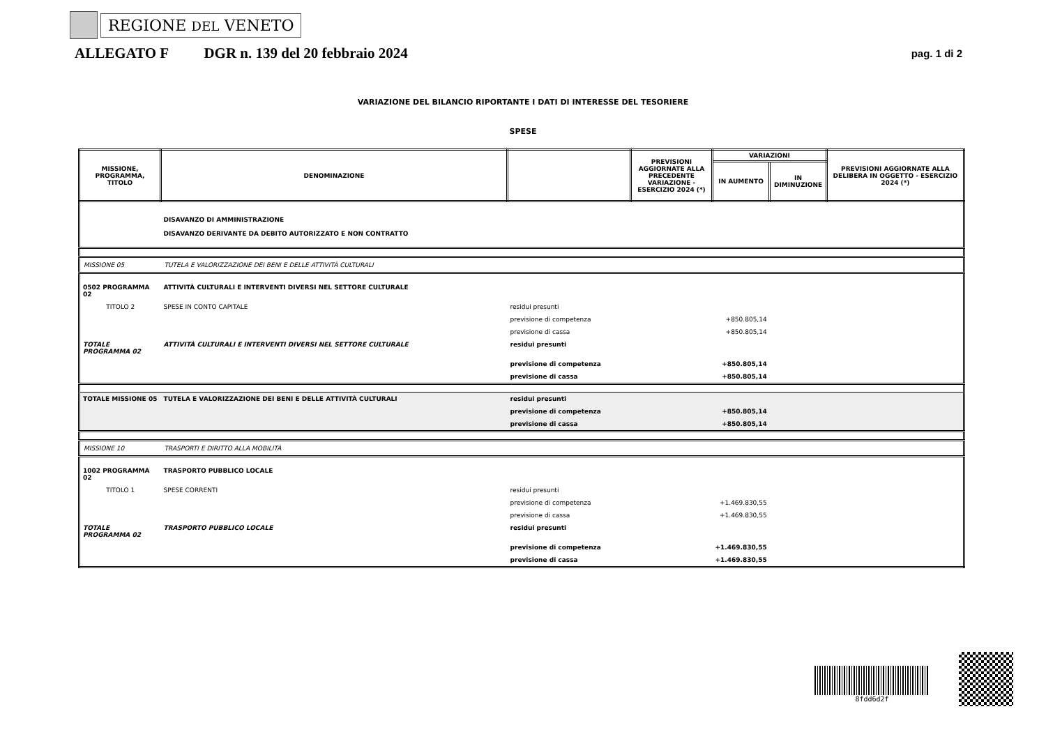REGIONE DEL VENETO
ALLEGATO F DGR n. 139 del 20 febbraio 2024 pag. 1 di 2
VARIAZIONE DEL BILANCIO RIPORTANTE I DATI DI INTERESSE DEL TESORIERE
SPESE
| MISSIONE, PROGRAMMA, TITOLO | DENOMINAZIONE | | PREVISIONI AGGIORNATE ALLA PRECEDENTE VARIAZIONE - ESERCIZIO 2024 (*) | VARIAZIONI | | PREVISIONI AGGIORNATE ALLA DELIBERA IN OGGETTO - ESERCIZIO 2024 (*) |
| --- | --- | --- | --- | --- | --- | --- |
| | | | | IN AUMENTO | IN DIMINUZIONE | |
| | DISAVANZO DI AMMINISTRAZIONE DISAVANZO DERIVANTE DA DEBITO AUTORIZZATO E NON CONTRATTO | | | | | |
| MISSIONE 05 | TUTELA E VALORIZZAZIONE DEI BENI E DELLE ATTIVITÀ CULTURALI | | | | | |
| 0502 PROGRAMMA 02 | ATTIVITÀ CULTURALI E INTERVENTI DIVERSI NEL SETTORE CULTURALE | | | | | |
| TITOLO 2 | SPESE IN CONTO CAPITALE | residui presunti | | | | |
| | | previsione di competenza | | +850.805,14 | | |
| | | previsione di cassa | | +850.805,14 | | |
| TOTALE PROGRAMMA 02 | ATTIVITÀ CULTURALI E INTERVENTI DIVERSI NEL SETTORE CULTURALE | residui presunti | | | | |
| | | previsione di competenza | | +850.805,14 | | |
| | | previsione di cassa | | +850.805,14 | | |
| TOTALE MISSIONE 05 | TUTELA E VALORIZZAZIONE DEI BENI E DELLE ATTIVITÀ CULTURALI | residui presunti | | | | |
| | | previsione di competenza | | +850.805,14 | | |
| | | previsione di cassa | | +850.805,14 | | |
| MISSIONE 10 | TRASPORTI E DIRITTO ALLA MOBILITÀ | | | | | |
| 1002 PROGRAMMA 02 | TRASPORTO PUBBLICO LOCALE | | | | | |
| TITOLO 1 | SPESE CORRENTI | residui presunti | | | | |
| | | previsione di competenza | | +1.469.830,55 | | |
| | | previsione di cassa | | +1.469.830,55 | | |
| TOTALE PROGRAMMA 02 | TRASPORTO PUBBLICO LOCALE | residui presunti | | | | |
| | | previsione di competenza | | +1.469.830,55 | | |
| | | previsione di cassa | | +1.469.830,55 | | |
8fdd6d2f